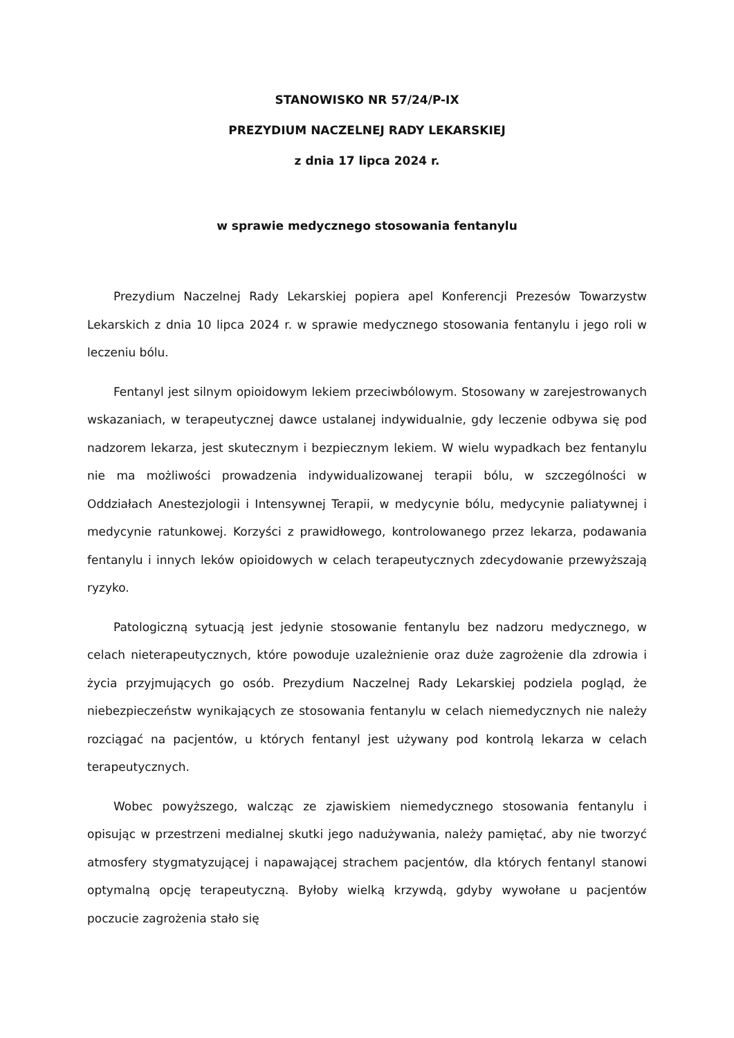STANOWISKO NR 57/24/P-IX
PREZYDIUM NACZELNEJ RADY LEKARSKIEJ
z dnia 17 lipca 2024 r.
w sprawie medycznego stosowania fentanylu
Prezydium Naczelnej Rady Lekarskiej popiera apel Konferencji Prezesów Towarzystw Lekarskich z dnia 10 lipca 2024 r. w sprawie medycznego stosowania fentanylu i jego roli w leczeniu bólu.
Fentanyl jest silnym opioidowym lekiem przeciwbólowym. Stosowany w zarejestrowanych wskazaniach, w terapeutycznej dawce ustalanej indywidualnie, gdy leczenie odbywa się pod nadzorem lekarza, jest skutecznym i bezpiecznym lekiem. W wielu wypadkach bez fentanylu nie ma możliwości prowadzenia indywidualizowanej terapii bólu, w szczególności w Oddziałach Anestezjologii i Intensywnej Terapii, w medycynie bólu, medycynie paliatywnej i medycynie ratunkowej. Korzyści z prawidłowego, kontrolowanego przez lekarza, podawania fentanylu i innych leków opioidowych w celach terapeutycznych zdecydowanie przewyższają ryzyko.
Patologiczną sytuacją jest jedynie stosowanie fentanylu bez nadzoru medycznego, w celach nieterapeutycznych, które powoduje uzależnienie oraz duże zagrożenie dla zdrowia i życia przyjmujących go osób. Prezydium Naczelnej Rady Lekarskiej podziela pogląd, że niebezpieczeństw wynikających ze stosowania fentanylu w celach niemedycznych nie należy rozciągać na pacjentów, u których fentanyl jest używany pod kontrolą lekarza w celach terapeutycznych.
Wobec powyższego, walcząc ze zjawiskiem niemedycznego stosowania fentanylu i opisując w przestrzeni medialnej skutki jego nadużywania, należy pamiętać, aby nie tworzyć atmosfery stygmatyzującej i napawającej strachem pacjentów, dla których fentanyl stanowi optymalną opcję terapeutyczną. Byłoby wielką krzywdą, gdyby wywołane u pacjentów poczucie zagrożenia stało się